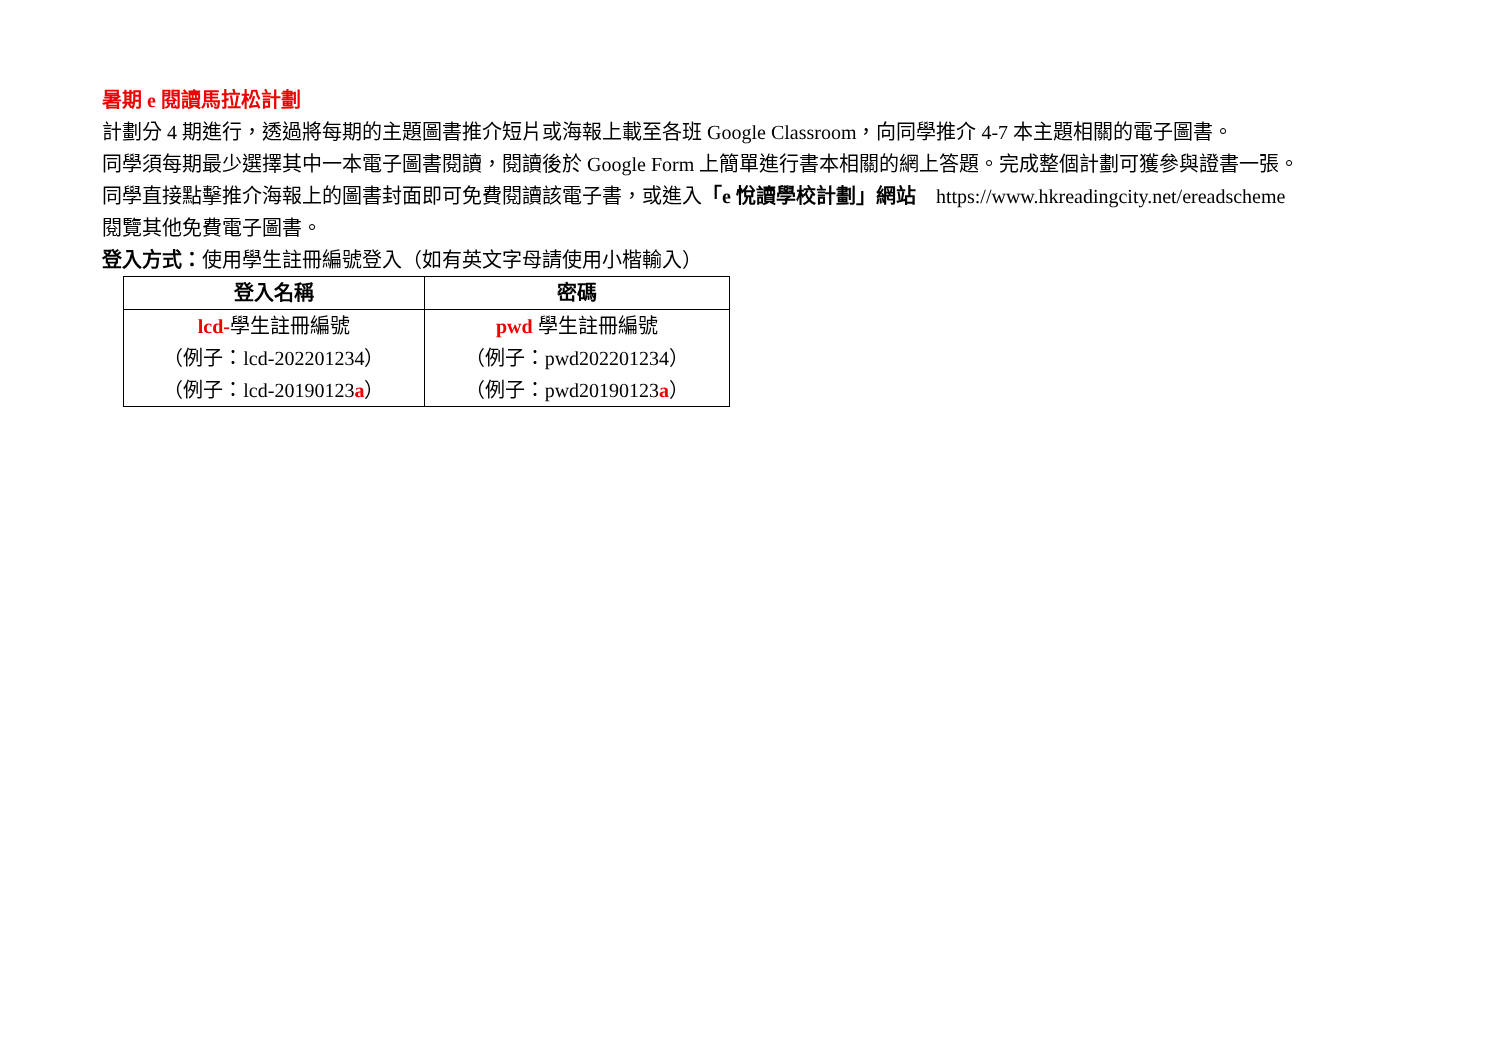暑期 e 閱讀馬拉松計劃
計劃分 4 期進行，透過將每期的主題圖書推介短片或海報上載至各班 Google Classroom，向同學推介 4-7 本主題相關的電子圖書。
同學須每期最少選擇其中一本電子圖書閱讀，閱讀後於 Google Form 上簡單進行書本相關的網上答題。完成整個計劃可獲參與證書一張。
同學直接點擊推介海報上的圖書封面即可免費閱讀該電子書，或進入「e 悅讀學校計劃」網站 https://www.hkreadingcity.net/ereadscheme
閱覽其他免費電子圖書。
登入方式：使用學生註冊編號登入（如有英文字母請使用小楷輸入）
| 登入名稱 | 密碼 |
| --- | --- |
| lcd- 學生註冊編號 | pwd 學生註冊編號 |
| （例子：lcd-202201234） | （例子：pwd202201234） |
| （例子：lcd-20190123 a ） | （例子：pwd20190123 a ） |